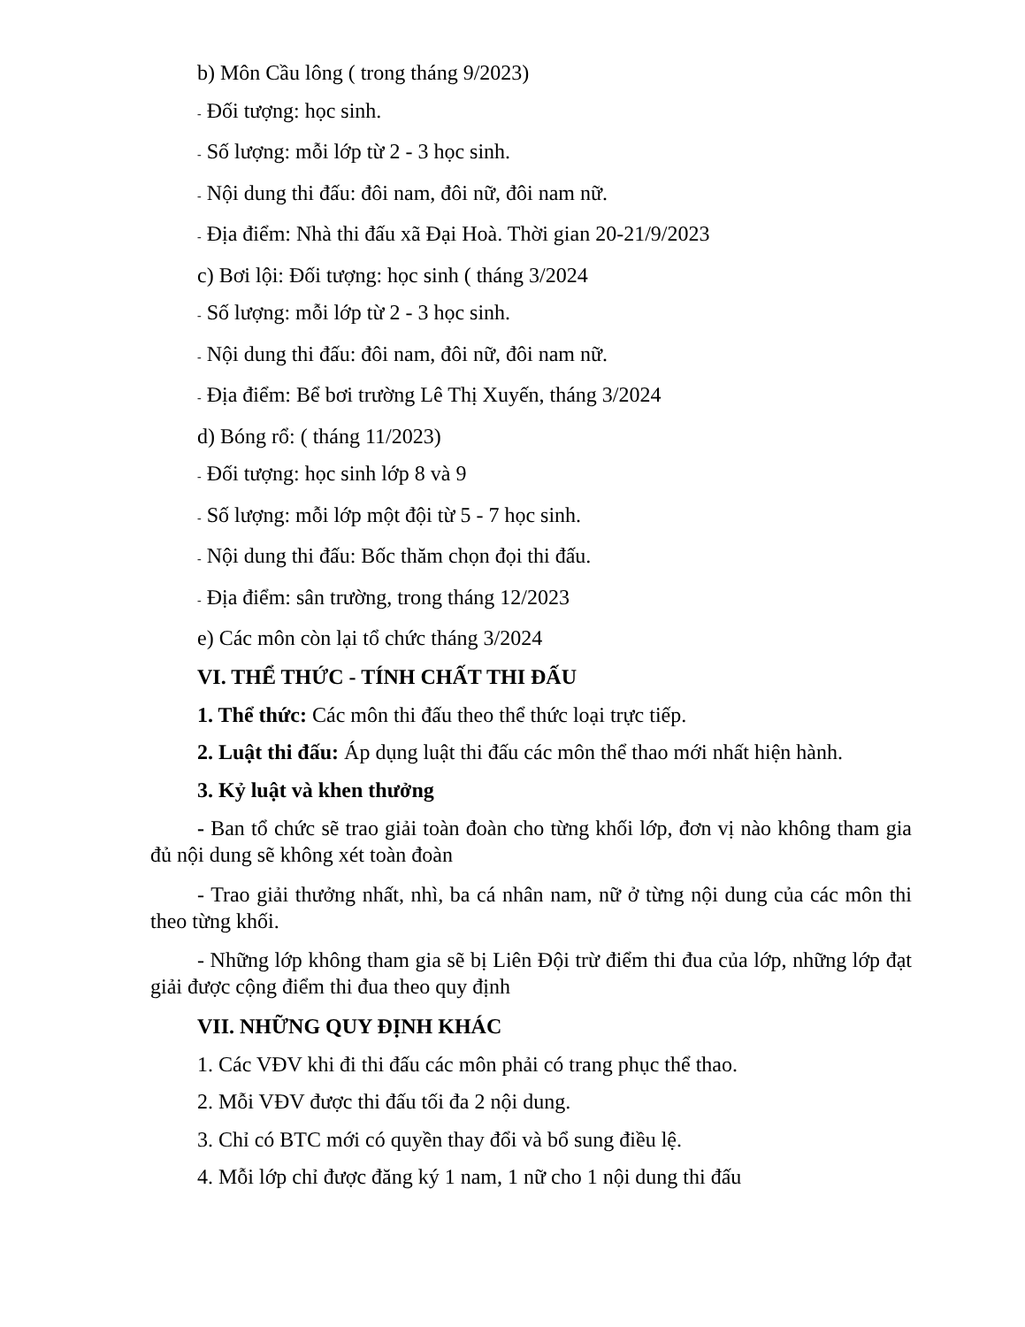b) Môn Cầu lông ( trong tháng 9/2023)
- Đối tượng: học sinh.
- Số lượng: mỗi lớp từ 2 - 3 học sinh.
- Nội dung thi đấu: đôi nam, đôi nữ, đôi nam nữ.
- Địa điểm: Nhà thi đấu xã Đại Hoà. Thời gian 20-21/9/2023
c) Bơi lội: Đối tượng: học sinh ( tháng 3/2024
- Số lượng: mỗi lớp từ 2 - 3 học sinh.
- Nội dung thi đấu: đôi nam, đôi nữ, đôi nam nữ.
- Địa điểm: Bể bơi trường Lê Thị Xuyến, tháng 3/2024
d) Bóng rổ: ( tháng 11/2023)
- Đối tượng: học sinh lớp 8 và 9
- Số lượng: mỗi lớp một đội từ 5 - 7 học sinh.
- Nội dung thi đấu: Bốc thăm chọn đọi thi đấu.
- Địa điểm: sân trường, trong tháng 12/2023
e) Các môn còn lại tổ chức tháng 3/2024
VI. THỂ THỨC - TÍNH CHẤT THI ĐẤU
1. Thể thức: Các môn thi đấu theo thể thức loại trực tiếp.
2. Luật thi đấu: Áp dụng luật thi đấu các môn thể thao mới nhất hiện hành.
3. Kỷ luật và khen thưởng
- Ban tổ chức sẽ trao giải toàn đoàn cho từng khối lớp, đơn vị nào không tham gia đủ nội dung sẽ không xét toàn đoàn
- Trao giải thưởng nhất, nhì, ba cá nhân nam, nữ ở từng nội dung của các môn thi theo từng khối.
- Những lớp không tham gia sẽ bị Liên Đội trừ điểm thi đua của lớp, những lớp đạt giải được cộng điểm thi đua theo quy định
VII. NHỮNG QUY ĐỊNH KHÁC
1. Các VĐV khi đi thi đấu các môn phải có trang phục thể thao.
2. Mỗi VĐV được thi đấu tối đa 2 nội dung.
3. Chỉ có BTC mới có quyền thay đổi và bổ sung điều lệ.
4. Mỗi lớp chỉ được đăng ký 1 nam, 1 nữ cho 1 nội dung thi đấu